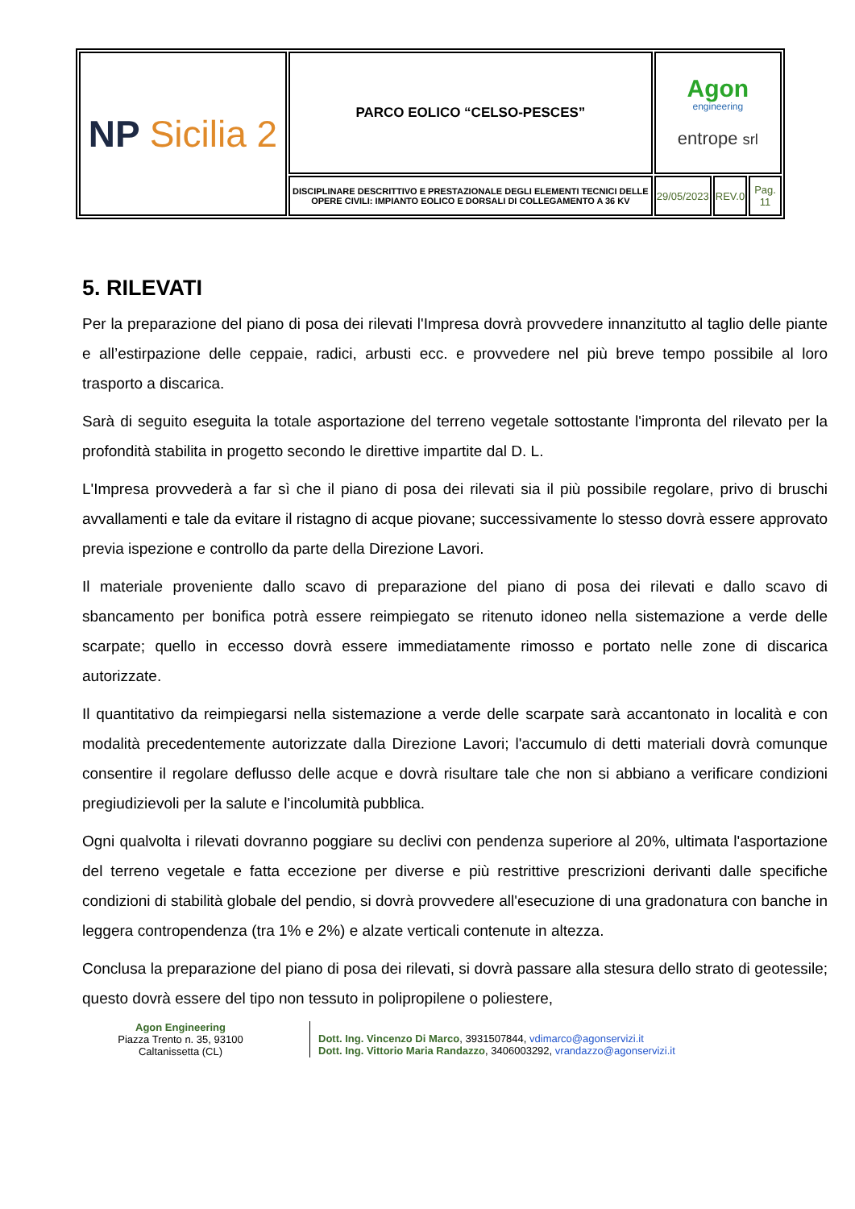| NP Sicilia 2 | PARCO EOLICO “CELSO-PESCES” | Agon engineering entrope srl | | |
| | DISCIPLINARE DESCRITTIVO E PRESTAZIONALE DEGLI ELEMENTI TECNICI DELLE OPERE CIVILI: IMPIANTO EOLICO E DORSALI DI COLLEGAMENTO A 36 KV | 29/05/2023 | REV.0 | Pag. 11 |
5. RILEVATI
Per la preparazione del piano di posa dei rilevati l'Impresa dovrà provvedere innanzitutto al taglio delle piante e all’estirpazione delle ceppaie, radici, arbusti ecc. e provvedere nel più breve tempo possibile al loro trasporto a discarica.
Sarà di seguito eseguita la totale asportazione del terreno vegetale sottostante l'impronta del rilevato per la profondità stabilita in progetto secondo le direttive impartite dal D. L.
L'Impresa provvederà a far sì che il piano di posa dei rilevati sia il più possibile regolare, privo di bruschi avvallamenti e tale da evitare il ristagno di acque piovane; successivamente lo stesso dovrà essere approvato previa ispezione e controllo da parte della Direzione Lavori.
Il materiale proveniente dallo scavo di preparazione del piano di posa dei rilevati e dallo scavo di sbancamento per bonifica potrà essere reimpiegato se ritenuto idoneo nella sistemazione a verde delle scarpate; quello in eccesso dovrà essere immediatamente rimosso e portato nelle zone di discarica autorizzate.
Il quantitativo da reimpiegarsi nella sistemazione a verde delle scarpate sarà accantonato in località e con modalità precedentemente autorizzate dalla Direzione Lavori; l'accumulo di detti materiali dovrà comunque consentire il regolare deflusso delle acque e dovrà risultare tale che non si abbiano a verificare condizioni pregiudizievoli per la salute e l'incolumità pubblica.
Ogni qualvolta i rilevati dovranno poggiare su declivi con pendenza superiore al 20%, ultimata l'asportazione del terreno vegetale e fatta eccezione per diverse e più restrittive prescrizioni derivanti dalle specifiche condizioni di stabilità globale del pendio, si dovrà provvedere all'esecuzione di una gradonatura con banche in leggera contropendenza (tra 1% e 2%) e alzate verticali contenute in altezza.
Conclusa la preparazione del piano di posa dei rilevati, si dovrà passare alla stesura dello strato di geotessile; questo dovrà essere del tipo non tessuto in polipropilene o poliestere,
Agon Engineering
Piazza Trento n. 35, 93100
Caltanissetta (CL)
Dott. Ing. Vincenzo Di Marco, 3931507844, vdimarco@agonservizi.it
Dott. Ing. Vittorio Maria Randazzo, 3406003292, vrandazzo@agonservizi.it